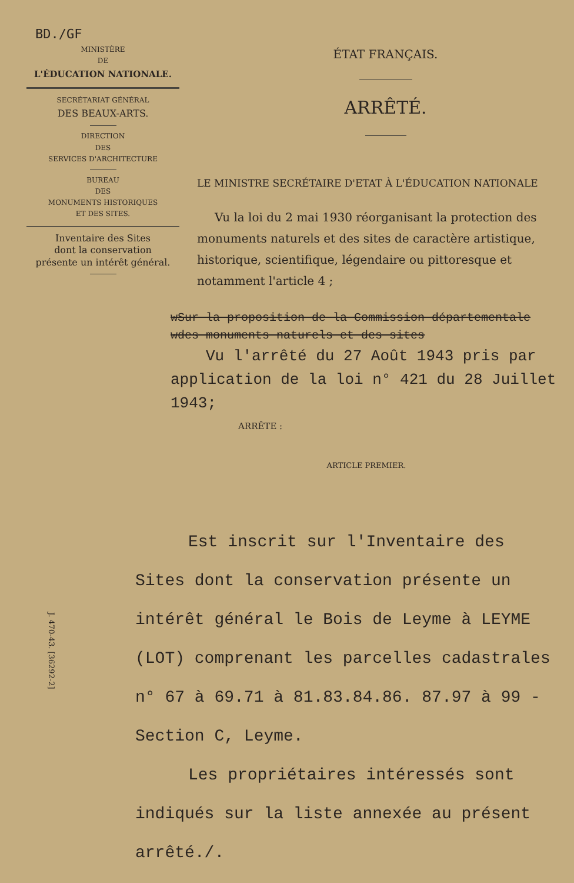BD./GF
MINISTÈRE
DE
L'ÉDUCATION NATIONALE.
SECRÉTARIAT GÉNÉRAL
DES BEAUX-ARTS.
DIRECTION
DES
SERVICES D'ARCHITECTURE
BUREAU
DES
MONUMENTS HISTORIQUES
ET DES SITES.
Inventaire des Sites
dont la conservation
présente un intérêt général.
ÉTAT FRANÇAIS.
ARRÊTÉ.
LE MINISTRE SECRÉTAIRE D'ETAT À L'ÉDUCATION NATIONALE
Vu la loi du 2 mai 1930 réorganisant la protection des monuments naturels et des sites de caractère artistique, historique, scientifique, légendaire ou pittoresque et notamment l'article 4 ;
wSur la proposition de la Commission départementale
wdes monuments naturels et des sites
Vu l'arrêté du 27 Août 1943 pris par application de la loi n° 421 du 28 Juillet 1943;
ARRÊTE :
ARTICLE PREMIER.
Est inscrit sur l'Inventaire des Sites dont la conservation présente un intérêt général le Bois de Leyme à LEYME (LOT) comprenant les parcelles cadastrales n° 67 à 69.71 à 81.83.84.86. 87.97 à 99 - Section C, Leyme.
Les propriétaires intéressés sont indiqués sur la liste annexée au présent arrêté./.
J. 470-43. [36292-2]